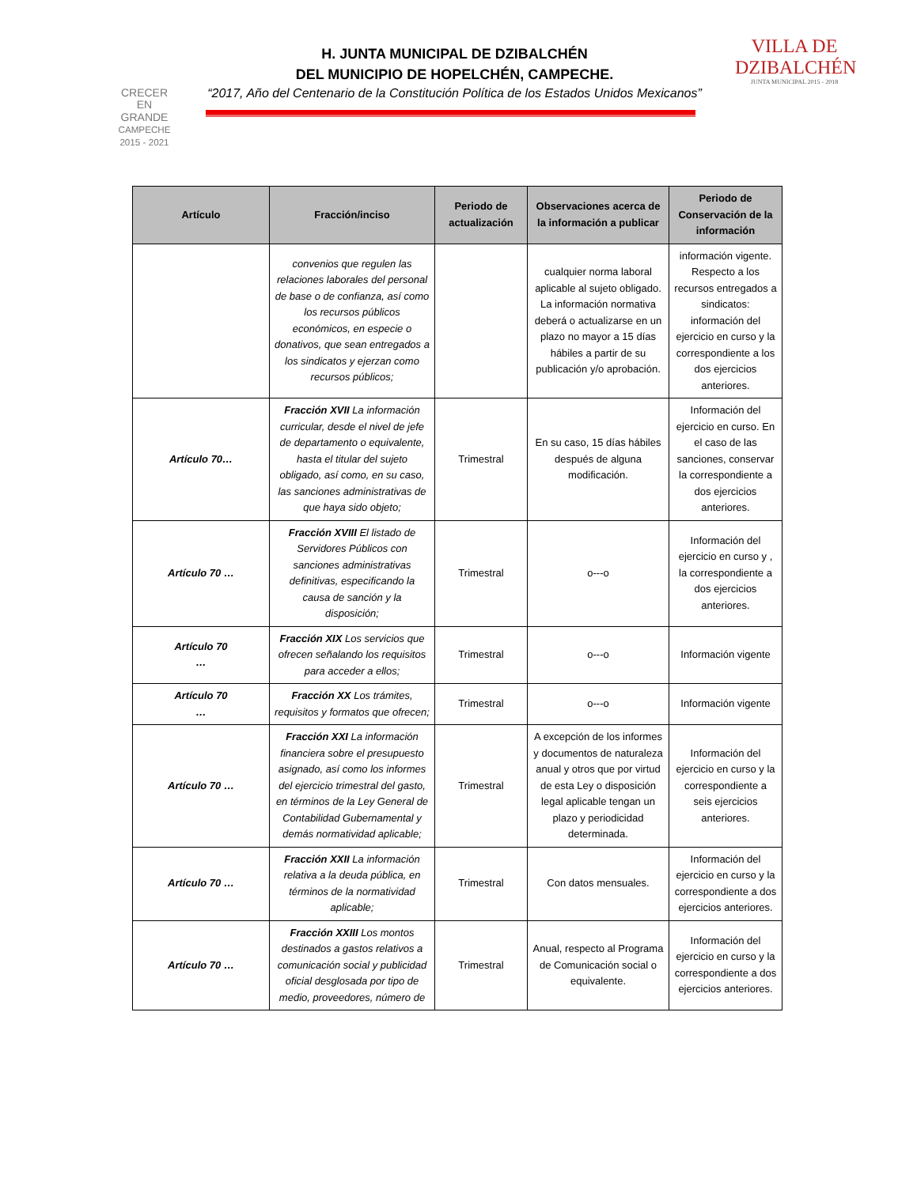CRECER
EN
GRANDE
CAMPECHE
2015 - 2021
H. JUNTA MUNICIPAL DE DZIBALCHÉN
DEL MUNICIPIO DE HOPELCHÉN, CAMPECHE.
“2017, Año del Centenario de la Constitución Política de los Estados Unidos Mexicanos”
VILLA DE
DZIBALCHÉN
JUNTA MUNICIPAL 2015 - 2018
| Artículo | Fracción/inciso | Periodo de actualización | Observaciones acerca de la información a publicar | Periodo de Conservación de la información |
| --- | --- | --- | --- | --- |
| | convenios que regulen las relaciones laborales del personal de base o de confianza, así como los recursos públicos económicos, en especie o donativos, que sean entregados a los sindicatos y ejerzan como recursos públicos; | | cualquier norma laboral aplicable al sujeto obligado. La información normativa deberá o actualizarse en un plazo no mayor a 15 días hábiles a partir de su publicación y/o aprobación. | información vigente. Respecto a los recursos entregados a sindicatos: información del ejercicio en curso y la correspondiente a los dos ejercicios anteriores. |
| Artículo 70… | Fracción XVII La información curricular, desde el nivel de jefe de departamento o equivalente, hasta el titular del sujeto obligado, así como, en su caso, las sanciones administrativas de que haya sido objeto; | Trimestral | En su caso, 15 días hábiles después de alguna modificación. | Información del ejercicio en curso. En el caso de las sanciones, conservar la correspondiente a dos ejercicios anteriores. |
| Artículo 70 … | Fracción XVIII El listado de Servidores Públicos con sanciones administrativas definitivas, especificando la causa de sanción y la disposición; | Trimestral | o---o | Información del ejercicio en curso y , la correspondiente a dos ejercicios anteriores. |
| Artículo 70 … | Fracción XIX Los servicios que ofrecen señalando los requisitos para acceder a ellos; | Trimestral | o---o | Información vigente |
| Artículo 70 … | Fracción XX Los trámites, requisitos y formatos que ofrecen; | Trimestral | o---o | Información vigente |
| Artículo 70 … | Fracción XXI La información financiera sobre el presupuesto asignado, así como los informes del ejercicio trimestral del gasto, en términos de la Ley General de Contabilidad Gubernamental y demás normatividad aplicable; | Trimestral | A excepción de los informes y documentos de naturaleza anual y otros que por virtud de esta Ley o disposición legal aplicable tengan un plazo y periodicidad determinada. | Información del ejercicio en curso y la correspondiente a seis ejercicios anteriores. |
| Artículo 70 … | Fracción XXII La información relativa a la deuda pública, en términos de la normatividad aplicable; | Trimestral | Con datos mensuales. | Información del ejercicio en curso y la correspondiente a dos ejercicios anteriores. |
| Artículo 70 … | Fracción XXIII Los montos destinados a gastos relativos a comunicación social y publicidad oficial desglosada por tipo de medio, proveedores, número de | Trimestral | Anual, respecto al Programa de Comunicación social o equivalente. | Información del ejercicio en curso y la correspondiente a dos ejercicios anteriores. |